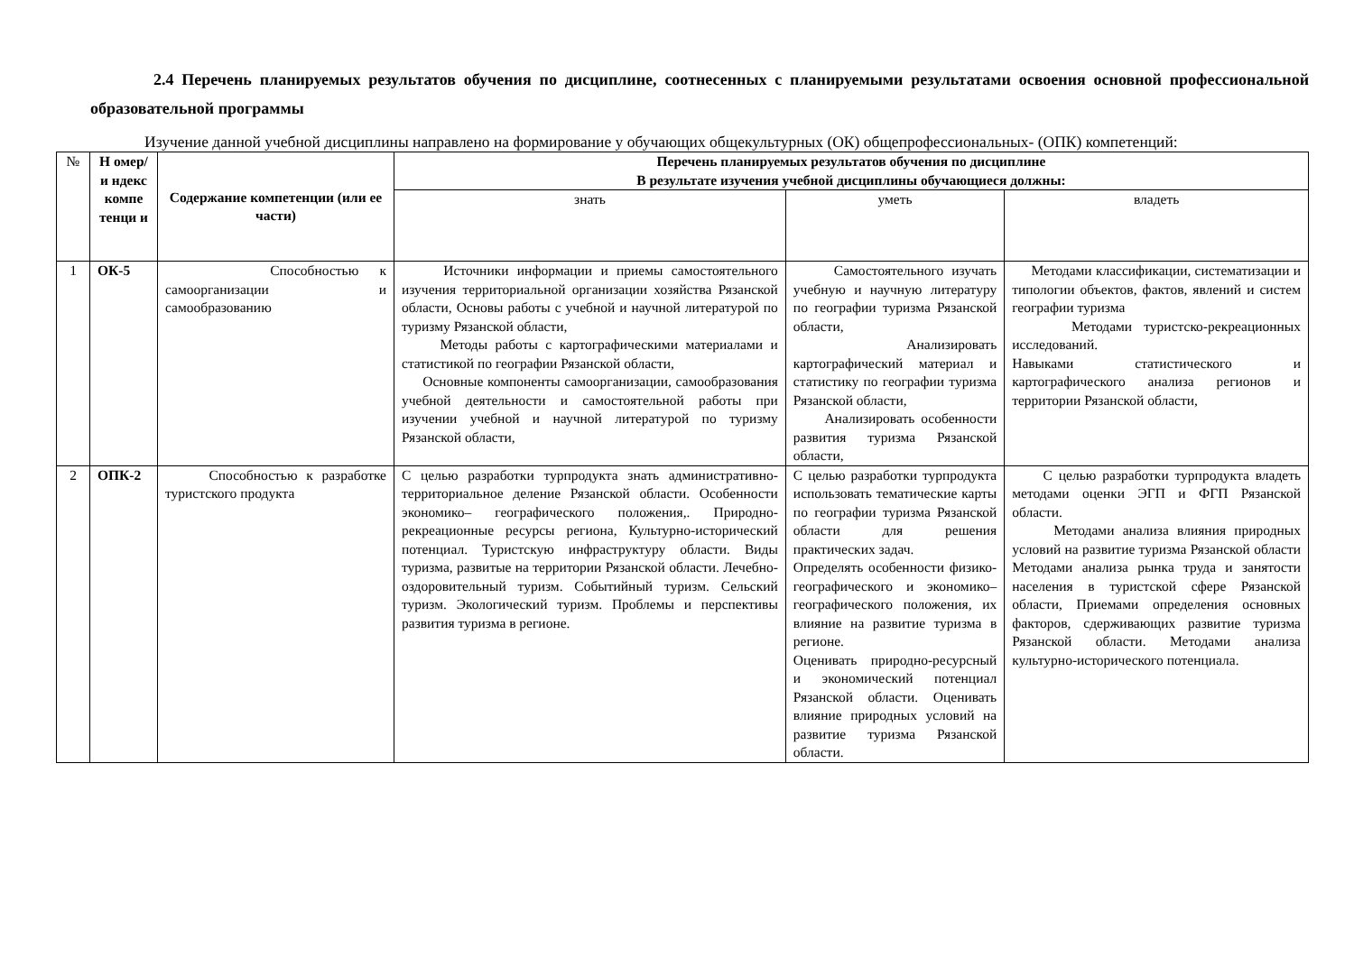2.4 Перечень планируемых результатов обучения по дисциплине, соотнесенных с планируемыми результатами освоения основной профессиональной образовательной программы
Изучение данной учебной дисциплины направлено на формирование у обучающих общекультурных (ОК) общепрофессиональных- (ОПК) компетенций:
| № | Н омер/и ндекс компе тенци и | Содержание компетенции (или ее части) | Перечень планируемых результатов обучения по дисциплине В результате изучения учебной дисциплины обучающиеся должны: | | |
| --- | --- | --- | --- | --- | --- |
| | | | знать | уметь | владеть |
| 1 | ОК-5 | Способностью к самоорганизации и самообразованию | Источники информации и приемы самостоятельного изучения территориальной организации хозяйства Рязанской области, Основы работы с учебной и научной литературой по туризму Рязанской области, Методы работы с картографическими материалами и статистикой по географии Рязанской области, Основные компоненты самоорганизации, самообразования учебной деятельности и самостоятельной работы при изучении учебной и научной литературой по туризму Рязанской области, | Самостоятельного изучать учебную и научную литературу по географии туризма Рязанской области, Анализировать картографический материал и статистику по географии туризма Рязанской области, Анализировать особенности развития туризма Рязанской области, | Методами классификации, систематизации и типологии объектов, фактов, явлений и систем географии туризма Методами туристско-рекреационных исследований. Навыками статистического и картографического анализа регионов и территории Рязанской области, |
| 2 | ОПК-2 | Способностью к разработке туристского продукта | С целью разработки турпродукта знать административно-территориальное деление Рязанской области. Особенности экономико– географического положения,. Природно-рекреационные ресурсы региона, Культурно-исторический потенциал. Туристскую инфраструктуру области. Виды туризма, развитые на территории Рязанской области. Лечебно-оздоровительный туризм. Событийный туризм. Сельский туризм. Экологический туризм. Проблемы и перспективы развития туризма в регионе. | С целью разработки турпродукта использовать тематические карты по географии туризма Рязанской области для решения практических задач. Определять особенности физико-географического и экономико–географического положения, их влияние на развитие туризма в регионе. Оценивать природно-ресурсный и экономический потенциал Рязанской области. Оценивать влияние природных условий на развитие туризма Рязанской области. | С целью разработки турпродукта владеть методами оценки ЭГП и ФГП Рязанской области. Методами анализа влияния природных условий на развитие туризма Рязанской области Методами анализа рынка труда и занятости населения в туристской сфере Рязанской области, Приемами определения основных факторов, сдерживающих развитие туризма Рязанской области. Методами анализа культурно-исторического потенциала. |